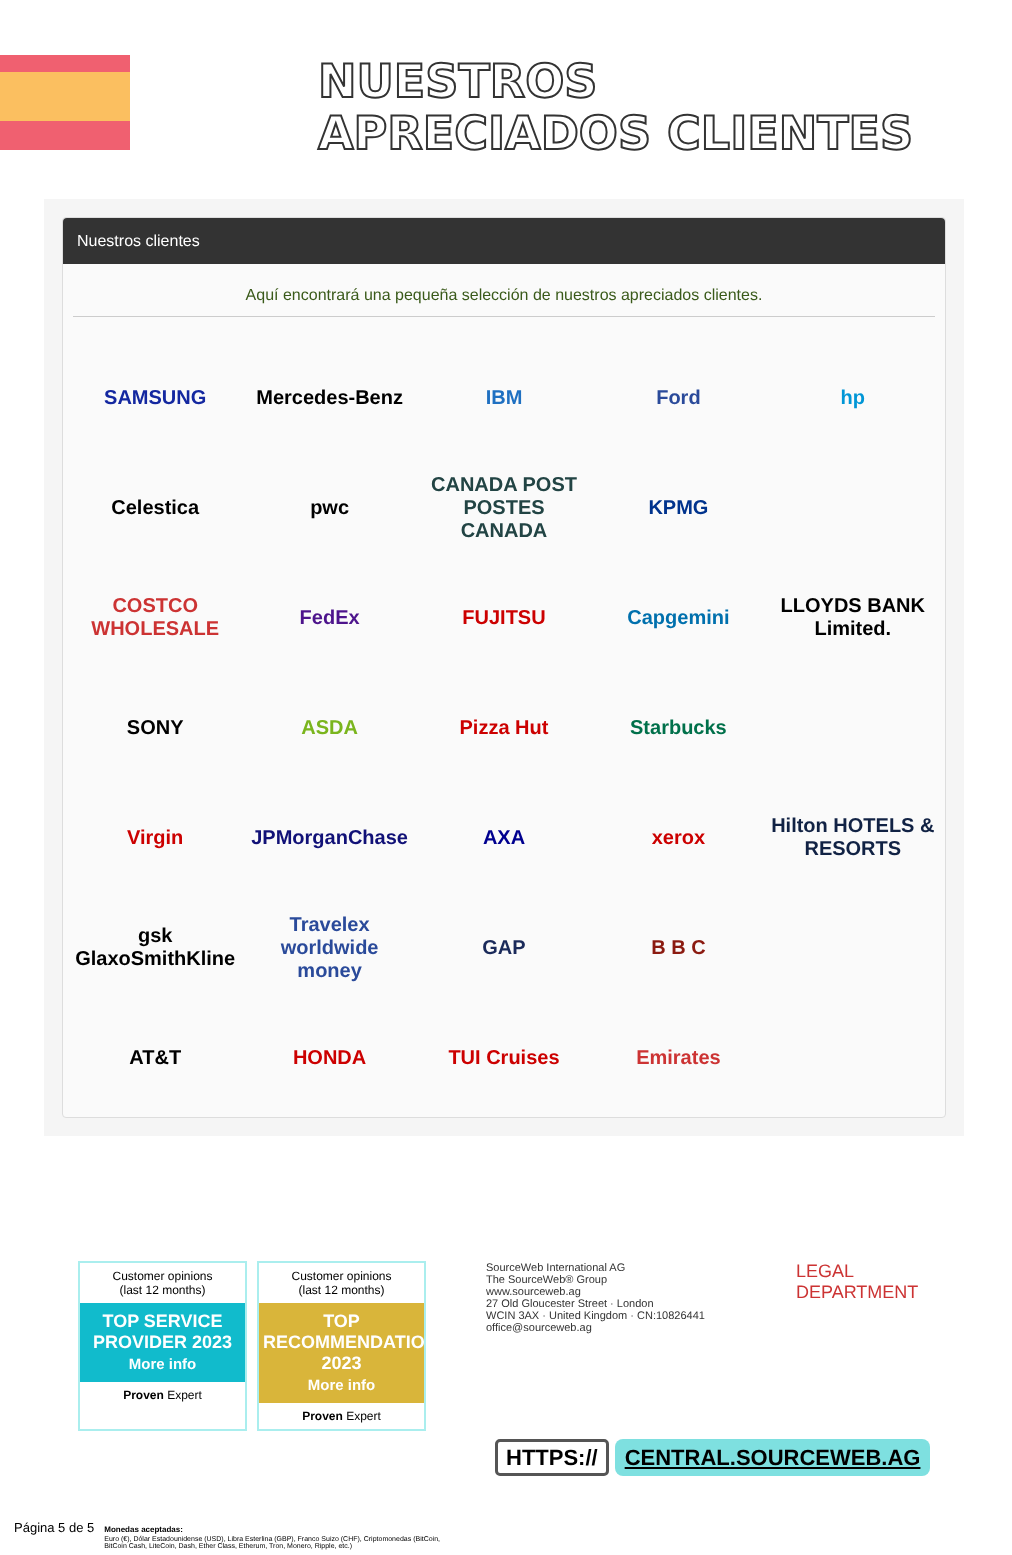NUESTROS
APRECIADOS CLIENTES
Nuestros clientes
Aquí encontrará una pequeña selección de nuestros apreciados clientes.
SAMSUNG
Mercedes-Benz
IBM
Ford
hp
Celestica
pwc
CANADA POST POSTES CANADA
KPMG
COSTCO WHOLESALE
FedEx
FUJITSU
Capgemini
LLOYDS BANK Limited.
SONY
ASDA
Pizza Hut
Starbucks
Virgin
JPMorganChase
AXA
xerox
Hilton HOTELS & RESORTS
gsk GlaxoSmithKline
Travelex worldwide money
GAP
B B C
AT&T
HONDA
TUI Cruises
Emirates
Customer opinions
(last 12 months)
TOP SERVICE PROVIDER 2023
More info
Proven Expert
Customer opinions
(last 12 months)
TOP RECOMMENDATION 2023
More info
Proven Expert
SourceWeb International AG
The SourceWeb® Group
www.sourceweb.ag
27 Old Gloucester Street · London
WCIN 3AX · United Kingdom · CN:10826441
office@sourceweb.ag
LEGAL
DEPARTMENT
HTTPS:// CENTRAL.SOURCEWEB.AG
Página 5 de 5 Monedas aceptadas:
Euro (€), Dólar Estadounidense (USD), Libra Esterlina (GBP), Franco Suizo (CHF), Criptomonedas (BitCoin, BitCoin Cash, LiteCoin, Dash, Ether Class, Etherum, Tron, Monero, Ripple, etc.)